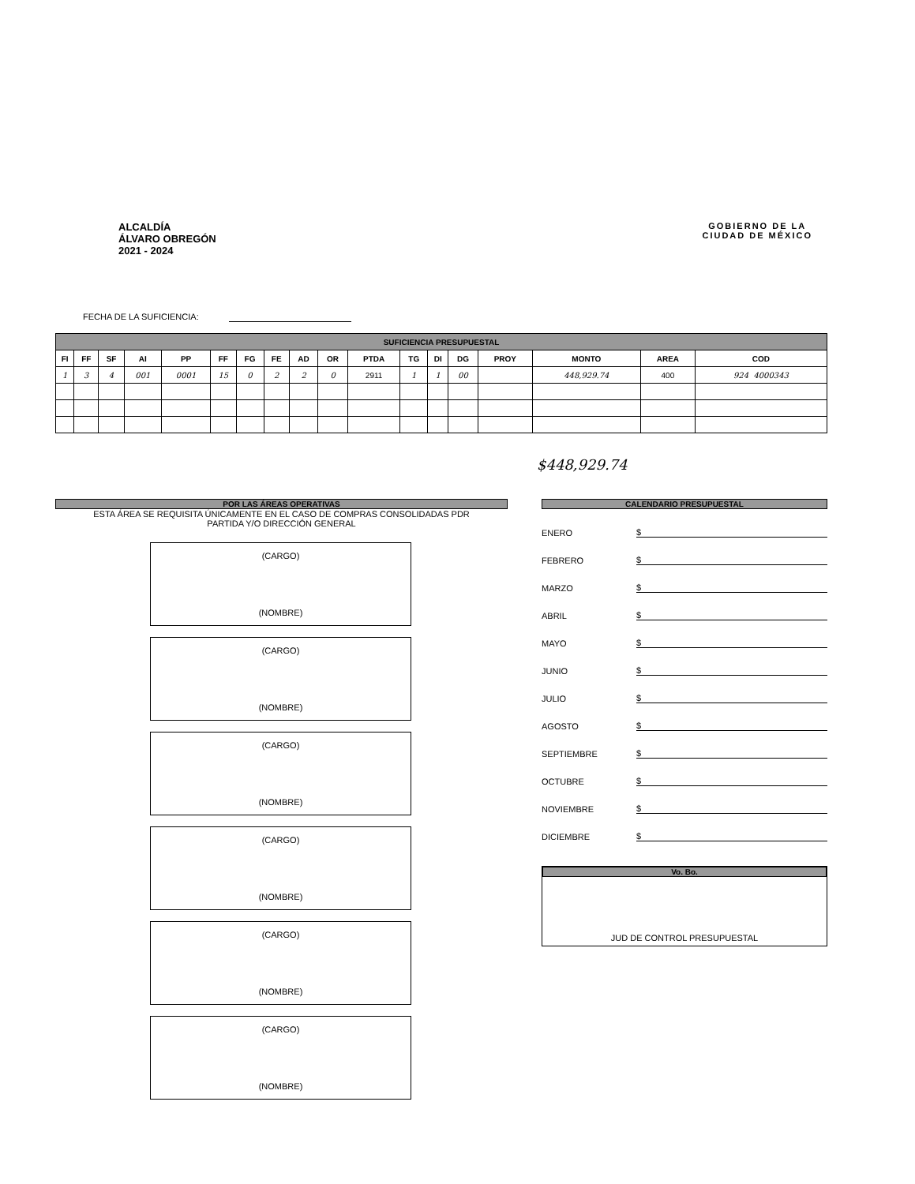ALCALDÍA
ÁLVARO OBREGÓN
2021 - 2024
GOBIERNO DE LA
CIUDAD DE MÉXICO
FECHA DE LA SUFICIENCIA:
| SUFICIENCIA PRESUPUESTAL | | | | | | | | | | | | | | | | | |
| FI | FF | SF | AI | PP | FF | FG | FE | AD | OR | PTDA | TG | DI | DG | PROY | MONTO | AREA | COD |
| 1 | 3 | 4 | 001 | 0001 | 15 | 0 | 2 | 2 | 0 | 2911 | 1 | 1 | 00 | | 448,929.74 | 400 | 924 4000343 |
$448,929.74
POR LAS ÁREAS OPERATIVAS
ESTA ÁREA SE REQUISITA ÚNICAMENTE EN EL CASO DE COMPRAS CONSOLIDADAS PDR
PARTIDA Y/O DIRECCIÓN GENERAL
(CARGO)
(NOMBRE)
(CARGO)
(NOMBRE)
(CARGO)
(NOMBRE)
(CARGO)
(NOMBRE)
(CARGO)
(NOMBRE)
(CARGO)
(NOMBRE)
CALENDARIO PRESUPUESTAL
ENERO $
FEBRERO $
MARZO $
ABRIL $
MAYO $
JUNIO $
JULIO $
AGOSTO $
SEPTIEMBRE $
OCTUBRE $
NOVIEMBRE $
DICIEMBRE $
Vo. Bo.
JUD DE CONTROL PRESUPUESTAL